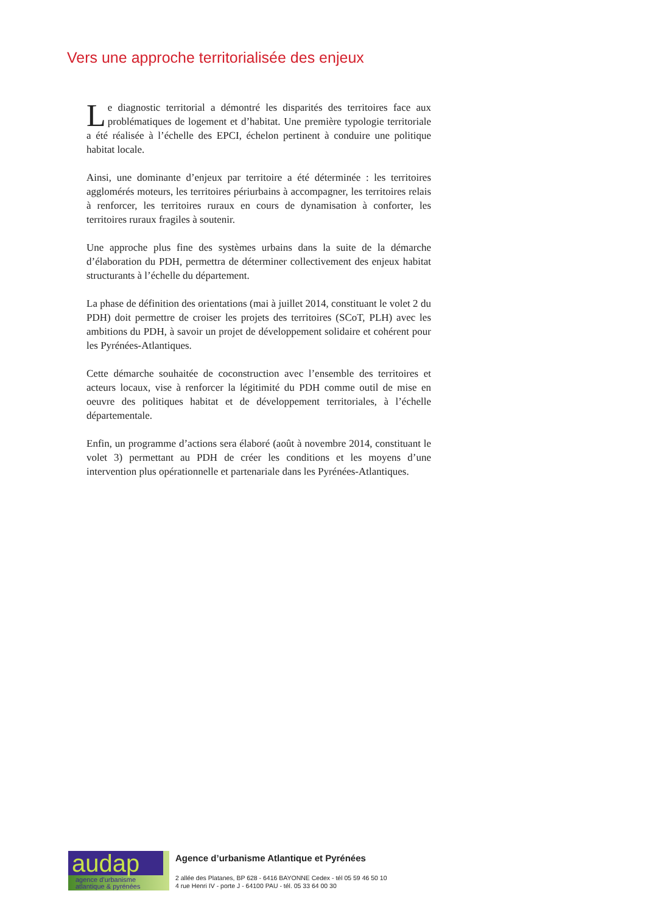Vers une approche territorialisée des enjeux
Le diagnostic territorial a démontré les disparités des territoires face aux problématiques de logement et d’habitat. Une première typologie territoriale a été réalisée à l’échelle des EPCI, échelon pertinent à conduire une politique habitat locale.
Ainsi, une dominante d’enjeux par territoire a été déterminée : les territoires agglomérés moteurs, les territoires périurbains à accompagner, les territoires relais à renforcer, les territoires ruraux en cours de dynamisation à conforter, les territoires ruraux fragiles à soutenir.
Une approche plus fine des systèmes urbains dans la suite de la démarche d’élaboration du PDH, permettra de déterminer collectivement des enjeux habitat structurants à l’échelle du département.
La phase de définition des orientations (mai à juillet 2014, constituant le volet 2 du PDH) doit permettre de croiser les projets des territoires (SCoT, PLH) avec les ambitions du PDH, à savoir un projet de développement solidaire et cohérent pour les Pyrénées-Atlantiques.
Cette démarche souhaitée de coconstruction avec l’ensemble des territoires et acteurs locaux, vise à renforcer la légitimité du PDH comme outil de mise en oeuvre des politiques habitat et de développement territoriales, à l’échelle départementale.
Enfin, un programme d’actions sera élaboré (août à novembre 2014, constituant le volet 3) permettant au PDH de créer les conditions et les moyens d’une intervention plus opérationnelle et partenariale dans les Pyrénées-Atlantiques.
audap
agence d’urbanisme
atlantique & pyrénées
Agence d’urbanisme Atlantique et Pyrénées
2 allée des Platanes, BP 628 - 6416 BAYONNE Cedex - tél 05 59 46 50 10
4 rue Henri IV - porte J - 64100 PAU - tél. 05 33 64 00 30